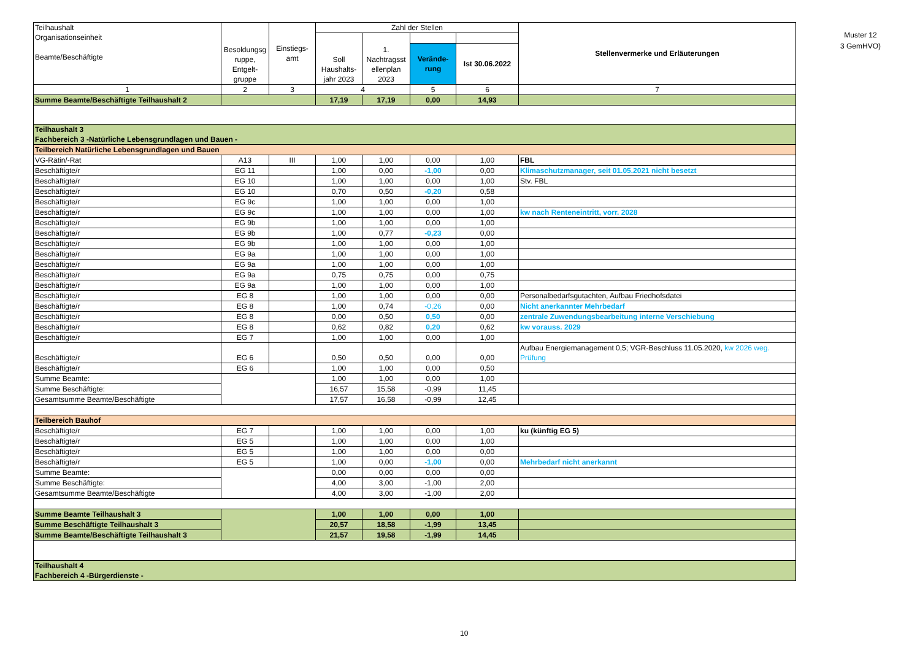Muster 12
3 GemHVO)
| Teilhaushalt Organisationseinheit Beamte/Beschäftigte | Besoldungsg ruppe, Entgelt-gruppe | Einstiegs-amt | Zahl der Stellen | | | | Stellenvermerke und Erläuterungen |
| --- | --- | --- | --- | --- | --- | --- | --- |
| | | | Soll Haushalts-jahr 2023 | 1. Nachtragsst ellenplan 2023 | | | |
| | | | | | Verände-rung | Ist 30.06.2022 | |
| 1 | 2 | 3 | 4 | | 5 | 6 | 7 |
| Summe Beamte/Beschäftigte Teilhaushalt 2 | | | 17,19 | 17,19 | 0,00 | 14,93 | |
| Teilhaushalt 3 Fachbereich 3 -Natürliche Lebensgrundlagen und Bauen - | | | | | | | |
| Teilbereich Natürliche Lebensgrundlagen und Bauen | | | | | | | |
| VG-Rätin/-Rat | A13 | III | 1,00 | 1,00 | 0,00 | 1,00 | FBL |
| Beschäftigte/r | EG 11 | | 1,00 | 0,00 | -1,00 | 0,00 | Klimaschutzmanager, seit 01.05.2021 nicht besetzt |
| Beschäftigte/r | EG 10 | | 1,00 | 1,00 | 0,00 | 1,00 | Stv. FBL |
| Beschäftigte/r | EG 10 | | 0,70 | 0,50 | -0,20 | 0,58 | |
| Beschäftigte/r | EG 9c | | 1,00 | 1,00 | 0,00 | 1,00 | |
| Beschäftigte/r | EG 9c | | 1,00 | 1,00 | 0,00 | 1,00 | kw nach Renteneintritt, vorr. 2028 |
| Beschäftigte/r | EG 9b | | 1,00 | 1,00 | 0,00 | 1,00 | |
| Beschäftigte/r | EG 9b | | 1,00 | 0,77 | -0,23 | 0,00 | |
| Beschäftigte/r | EG 9b | | 1,00 | 1,00 | 0,00 | 1,00 | |
| Beschäftigte/r | EG 9a | | 1,00 | 1,00 | 0,00 | 1,00 | |
| Beschäftigte/r | EG 9a | | 1,00 | 1,00 | 0,00 | 1,00 | |
| Beschäftigte/r | EG 9a | | 0,75 | 0,75 | 0,00 | 0,75 | |
| Beschäftigte/r | EG 9a | | 1,00 | 1,00 | 0,00 | 1,00 | |
| Beschäftigte/r | EG 8 | | 1,00 | 1,00 | 0,00 | 0,00 | Personalbedarfsgutachten, Aufbau Friedhofsdatei |
| Beschäftigte/r | EG 8 | | 1,00 | 0,74 | -0,26 | 0,00 | Nicht anerkannter Mehrbedarf |
| Beschäftigte/r | EG 8 | | 0,00 | 0,50 | 0,50 | 0,00 | zentrale Zuwendungsbearbeitung interne Verschiebung |
| Beschäftigte/r | EG 8 | | 0,62 | 0,82 | 0,20 | 0,62 | kw vorauss. 2029 |
| Beschäftigte/r | EG 7 | | 1,00 | 1,00 | 0,00 | 1,00 | |
| Beschäftigte/r | EG 6 | | 0,50 | 0,50 | 0,00 | 0,00 | Aufbau Energiemanagement 0,5; VGR-Beschluss 11.05.2020, kw 2026 weg. Prüfung |
| Beschäftigte/r | EG 6 | | 1,00 | 1,00 | 0,00 | 0,50 | |
| Summe Beamte: | | | 1,00 | 1,00 | 0,00 | 1,00 | |
| Summe Beschäftigte: | | | 16,57 | 15,58 | -0,99 | 11,45 | |
| Gesamtsumme Beamte/Beschäftigte | | | 17,57 | 16,58 | -0,99 | 12,45 | |
| Teilbereich Bauhof | | | | | | | |
| Beschäftigte/r | EG 7 | | 1,00 | 1,00 | 0,00 | 1,00 | ku (künftig EG 5) |
| Beschäftigte/r | EG 5 | | 1,00 | 1,00 | 0,00 | 1,00 | |
| Beschäftigte/r | EG 5 | | 1,00 | 1,00 | 0,00 | 0,00 | |
| Beschäftigte/r | EG 5 | | 1,00 | 0,00 | -1,00 | 0,00 | Mehrbedarf nicht anerkannt |
| Summe Beamte: | | | 0,00 | 0,00 | 0,00 | 0,00 | |
| Summe Beschäftigte: | | | 4,00 | 3,00 | -1,00 | 2,00 | |
| Gesamtsumme Beamte/Beschäftigte | | | 4,00 | 3,00 | -1,00 | 2,00 | |
| Summe Beamte Teilhaushalt 3 | | | 1,00 | 1,00 | 0,00 | 1,00 | |
| Summe Beschäftigte Teilhaushalt 3 | | | 20,57 | 18,58 | -1,99 | 13,45 | |
| Summe Beamte/Beschäftigte Teilhaushalt 3 | | | 21,57 | 19,58 | -1,99 | 14,45 | |
| Teilhaushalt 4 Fachbereich 4 -Bürgerdienste - | | | | | | | |
10